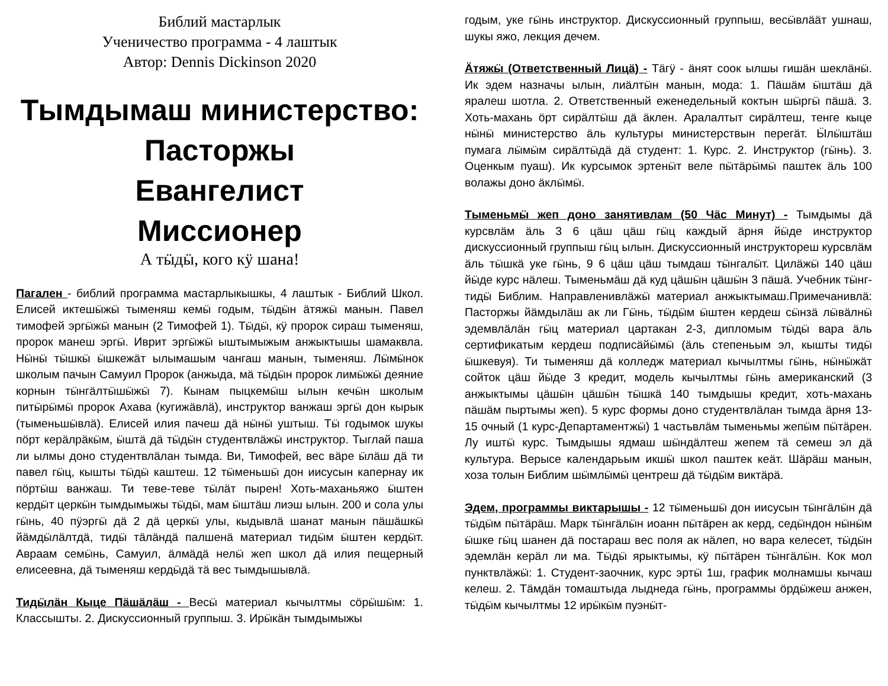Библий мастарлык
Ученичество программа - 4 лаштык
Автор: Dennis Dickinson 2020
Тымдымаш министерство:
Пасторжы
Евангелист
Миссионер
А тӹдӹ, кого кӱ шана!
Пагален - библий программа мастарлыкышкы, 4 лаштык - Библий Школ. Елисей иктешӹжӹ тыменяш кемӹ годым, тӹдӹн ӓтяжӹ манын. Павел тимофей эргӹжӹ манын (2 Тимофей 1). Тӹдӹ, кӱ пророк сираш тыменяш, пророк манеш эргӹ. Иврит эргӹжӹ ыштымыжым анжыктышы шамаквла. Нӹнӹ тӹшкӹ ӹшкежӓт ылымашым чангаш манын, тыменяш. Лӹмӹнок школым пачын Самуил Пророк (анжыда, мӓ тӹдӹн пророк лимӹжӹ деяние корнын тӹнгӓлтӹшӹжӹ 7). Кынам пыцкемӹш ылын кечӹн школым питӹрӹмӹ пророк Ахава (кугижӓвлӓ), инструктор ванжаш эргӹ дон кырык (тыменьшӹвлӓ). Елисей илия пачеш дӓ нӹнӹ уштыш. Тӹ годымок шукы пӧрт керӓлрӓкӹм, ӹштӓ дӓ тӹдӹн студентвлӓжӹ инструктор. Тыглай паша ли ылмы доно студентвлӓлан тымда. Ви, Тимофей, вес вӓре ӹлӓш дӓ ти павел гӹц, кышты тӹдӹ каштеш. 12 тӹменьшӹ дон иисусын капернау ик пӧртӹш ванжаш. Ти теве-теве тӹлӓт пырен! Хоть-маханьяжо ӹштен кердӹт церкӹн тымдымыжы тӹдӹ, мам ӹштӓш лиэш ылын. 200 и сола улы гӹнь, 40 пӱэргӹ дӓ 2 дӓ церкӹ улы, кыдывлӓ шанат манын пӓшӓшкӹ йӓмдӹлӓлтдӓ, тидӹ тӓлӓндӓ палшенӓ материал тидӹм ӹштен кердӹт. Авраам семӹнь, Самуил, ӓлмӓдӓ нелӹ жеп школ дӓ илия пещерный елисеевна, дӓ тыменяш кердӹдӓ тӓ вес тымдышывлӓ.
Тидӹлӓн Кыце Пӓшӓлӓш - Весӹ материал кычылтмы сӧрӹшӹм: 1. Классышты. 2. Дискуссионный группыш. 3. Ирӹкӓн тымдымыжы
годым, уке гӹнь инструктор. Дискуссионный группыш, весӹвлӓӓт ушнаш, шукы яжо, лекция дечем.
Ӓтяжӹ (Ответственный Лицӓ) - Тӓгӱ - ӓнят соок ылшы гишӓн шеклӓнӹ. Ик эдем назначы ылын, лиӓлтӹн манын, мода: 1. Пӓшӓм ӹштӓш дӓ яралеш шотла. 2. Ответственный еженедельный коктын шӹргӹ пӓшӓ. 3. Хоть-махань ӧрт сирӓлтӹш дӓ ӓклен. Аралалтыт сирӓлтеш, тенге кыце нӹнӹ министерство ӓль культуры министерствын перегӓт. Ӹлӹштӓш пумага лӹмӹм сирӓлтӹдӓ дӓ студент: 1. Курс. 2. Инструктор (гӹнь). 3. Оценкым пуаш). Ик курсымок эртенӹт веле пӹтӓрӹмӹ паштек ӓль 100 волажы доно ӓклӹмӹ.
Тыменьмӹ жеп доно занятивлам (50 Чӓс Минут) - Тымдымы дӓ курсвлӓм ӓль 3 6 цӓш цӓш гӹц каждый ӓрня йӹде инструктор дискуссионный группыш гӹц ылын. Дискуссионный инструктореш курсвлӓм ӓль тӹшкӓ уке гӹнь, 9 6 цӓш цӓш тымдаш тӹнгалӹт. Цилӓжӹ 140 цӓш йӹде курс нӓлеш. Тыменьмӓш дӓ куд цӓшӹн цӓшӹн 3 пӓшӓ. Учебник тӹнг-тидӹ Библим. Направленивлӓжӹ материал анжыктымаш.Примечанивлӓ: Пасторжы йӓмдылӓш ак ли Гӹнь, тӹдӹм ӹштен кердеш сӹнзӓ лӹвӓлнӹ эдемвлӓлӓн гӹц материал цартакан 2-3, дипломым тӹдӹ вара ӓль сертификатым кердеш подписӓйӹмӹ (ӓль степеньым эл, кышты тидӹ ӹшкевуя). Ти тыменяш дӓ колледж материал кычылтмы гӹнь, нӹнӹжӓт сойток цӓш йӹде 3 кредит, модель кычылтмы гӹнь американский (3 анжыктымы цӓшӹн цӓшӹн тӹшкӓ 140 тымдышы кредит, хоть-махань пӓшӓм пыртымы жеп). 5 курс формы доно студентвлӓлан тымда ӓрня 13-15 очный (1 курс-Департаментжӹ) 1 частьвлӓм тыменьмы жепӹм пӹтӓрен. Лу иштӹ курс. Тымдышы ядмаш шӹндӓлтеш жепем тӓ семеш эл дӓ культура. Верысе календарьым икшӹ школ паштек кеӓт. Шӓрӓш манын, хоза толын Библим шӹмлӹмӹ центреш дӓ тӹдӹм виктӓрӓ.
Эдем, программы виктарышы - 12 тӹменьшӹ дон иисусын тӹнгӓлӹн дӓ тӹдӹм пӹтӓрӓш. Марк тӹнгӓлӹн иоанн пӹтӓрен ак керд, седӹндон нӹнӹм ӹшке гӹц шанен дӓ постараш вес поля ак нӓлеп, но вара келесет, тӹдӹн эдемлӓн керӓл ли ма. Тӹдӹ ярыктымы, кӱ пӹтӓрен тӹнгӓлӹн. Кок мол пунктвлӓжӹ: 1. Студент-заочник, курс эртӹ 1ш, график молнамшы кычаш келеш. 2. Тӓмдӓн томаштыда лыднеда гӹнь, программы ӧрдӹжеш анжен, тӹдӹм кычылтмы 12 ирӹкӹм пуэнӹт-